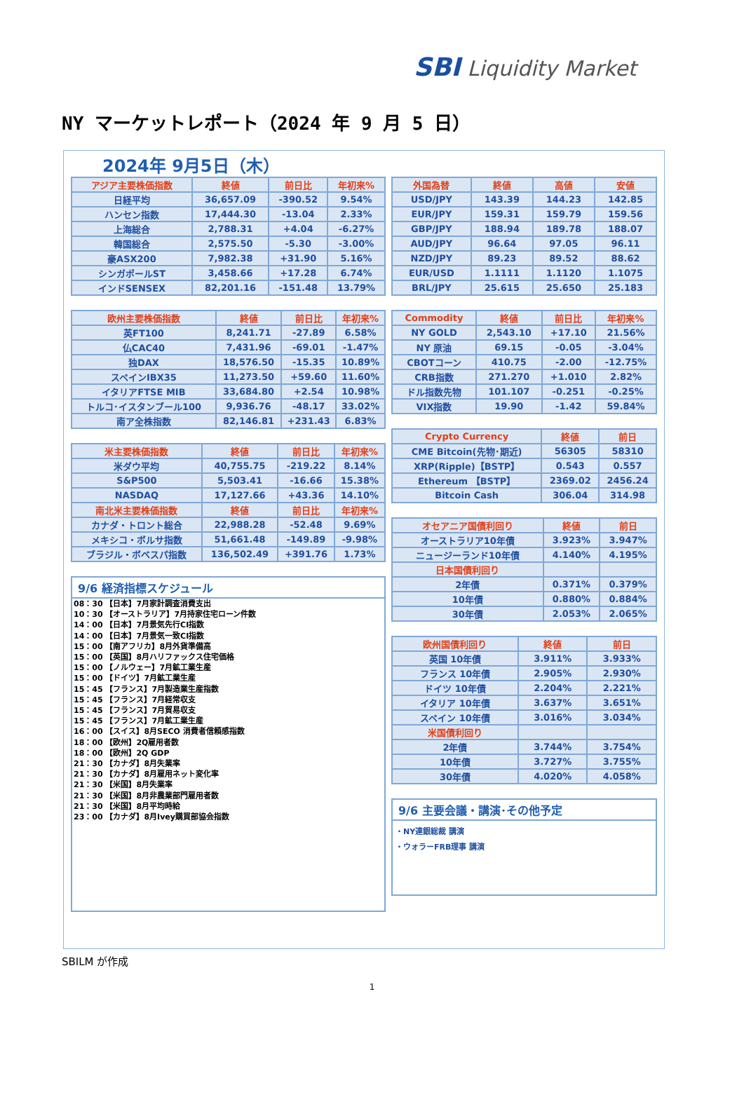SBI Liquidity Market
NY マーケットレポート（2024 年 9 月 5 日）
2024年 9月5日（木）
| アジア主要株価指数 | 終値 | 前日比 | 年初来% |
| --- | --- | --- | --- |
| 日経平均 | 36,657.09 | -390.52 | 9.54% |
| ハンセン指数 | 17,444.30 | -13.04 | 2.33% |
| 上海総合 | 2,788.31 | +4.04 | -6.27% |
| 韓国総合 | 2,575.50 | -5.30 | -3.00% |
| 豪ASX200 | 7,982.38 | +31.90 | 5.16% |
| シンガポールST | 3,458.66 | +17.28 | 6.74% |
| インドSENSEX | 82,201.16 | -151.48 | 13.79% |
| 欧州主要株価指数 | 終値 | 前日比 | 年初来% |
| --- | --- | --- | --- |
| 英FT100 | 8,241.71 | -27.89 | 6.58% |
| 仏CAC40 | 7,431.96 | -69.01 | -1.47% |
| 独DAX | 18,576.50 | -15.35 | 10.89% |
| スペインIBX35 | 11,273.50 | +59.60 | 11.60% |
| イタリアFTSE MIB | 33,684.80 | +2.54 | 10.98% |
| トルコ･イスタンブール100 | 9,936.76 | -48.17 | 33.02% |
| 南ア全株指数 | 82,146.81 | +231.43 | 6.83% |
| 米主要株価指数 | 終値 | 前日比 | 年初来% |
| --- | --- | --- | --- |
| 米ダウ平均 | 40,755.75 | -219.22 | 8.14% |
| S&P500 | 5,503.41 | -16.66 | 15.38% |
| NASDAQ | 17,127.66 | +43.36 | 14.10% |
| 南北米主要株価指数 | 終値 | 前日比 | 年初来% |
| カナダ・トロント総合 | 22,988.28 | -52.48 | 9.69% |
| メキシコ・ボルサ指数 | 51,661.48 | -149.89 | -9.98% |
| ブラジル・ボベスパ指数 | 136,502.49 | +391.76 | 1.73% |
9/6 経済指標スケジュール
08：30 【日本】7月家計調査消費支出
10：30 【オーストラリア】7月持家住宅ローン件数
14：00 【日本】7月景気先行CI指数
14：00 【日本】7月景気一致CI指数
15：00 【南アフリカ】8月外貨準備高
15：00 【英国】8月ハリファックス住宅価格
15：00 【ノルウェー】7月鉱工業生産
15：00 【ドイツ】7月鉱工業生産
15：45 【フランス】7月製造業生産指数
15：45 【フランス】7月経常収支
15：45 【フランス】7月貿易収支
15：45 【フランス】7月鉱工業生産
16：00 【スイス】8月SECO 消費者信頼感指数
18：00 【欧州】2Q雇用者数
18：00 【欧州】2Q GDP
21：30 【カナダ】8月失業率
21：30 【カナダ】8月雇用ネット変化率
21：30 【米国】8月失業率
21：30 【米国】8月非農業部門雇用者数
21：30 【米国】8月平均時給
23：00 【カナダ】8月Ivey購買部協会指数
| 外国為替 | 終値 | 高値 | 安値 |
| --- | --- | --- | --- |
| USD/JPY | 143.39 | 144.23 | 142.85 |
| EUR/JPY | 159.31 | 159.79 | 159.56 |
| GBP/JPY | 188.94 | 189.78 | 188.07 |
| AUD/JPY | 96.64 | 97.05 | 96.11 |
| NZD/JPY | 89.23 | 89.52 | 88.62 |
| EUR/USD | 1.1111 | 1.1120 | 1.1075 |
| BRL/JPY | 25.615 | 25.650 | 25.183 |
| Commodity | 終値 | 前日比 | 年初来% |
| --- | --- | --- | --- |
| NY GOLD | 2,543.10 | +17.10 | 21.56% |
| NY 原油 | 69.15 | -0.05 | -3.04% |
| CBOTコーン | 410.75 | -2.00 | -12.75% |
| CRB指数 | 271.270 | +1.010 | 2.82% |
| ドル指数先物 | 101.107 | -0.251 | -0.25% |
| VIX指数 | 19.90 | -1.42 | 59.84% |
| Crypto Currency | 終値 | 前日 |
| --- | --- | --- |
| CME Bitcoin(先物･期近) | 56305 | 58310 |
| XRP(Ripple)【BSTP】 | 0.543 | 0.557 |
| Ethereum 【BSTP】 | 2369.02 | 2456.24 |
| Bitcoin Cash | 306.04 | 314.98 |
| オセアニア国債利回り | 終値 | 前日 |
| --- | --- | --- |
| オーストラリア10年債 | 3.923% | 3.947% |
| ニュージーランド10年債 | 4.140% | 4.195% |
| 日本国債利回り | | |
| 2年債 | 0.371% | 0.379% |
| 10年債 | 0.880% | 0.884% |
| 30年債 | 2.053% | 2.065% |
| 欧州国債利回り | 終値 | 前日 |
| --- | --- | --- |
| 英国 10年債 | 3.911% | 3.933% |
| フランス 10年債 | 2.905% | 2.930% |
| ドイツ 10年債 | 2.204% | 2.221% |
| イタリア 10年債 | 3.637% | 3.651% |
| スペイン 10年債 | 3.016% | 3.034% |
| 米国債利回り | | |
| 2年債 | 3.744% | 3.754% |
| 10年債 | 3.727% | 3.755% |
| 30年債 | 4.020% | 4.058% |
9/6 主要会議・講演･その他予定
・NY連銀総裁 講演
・ウォラーFRB理事 講演
SBILM が作成
1